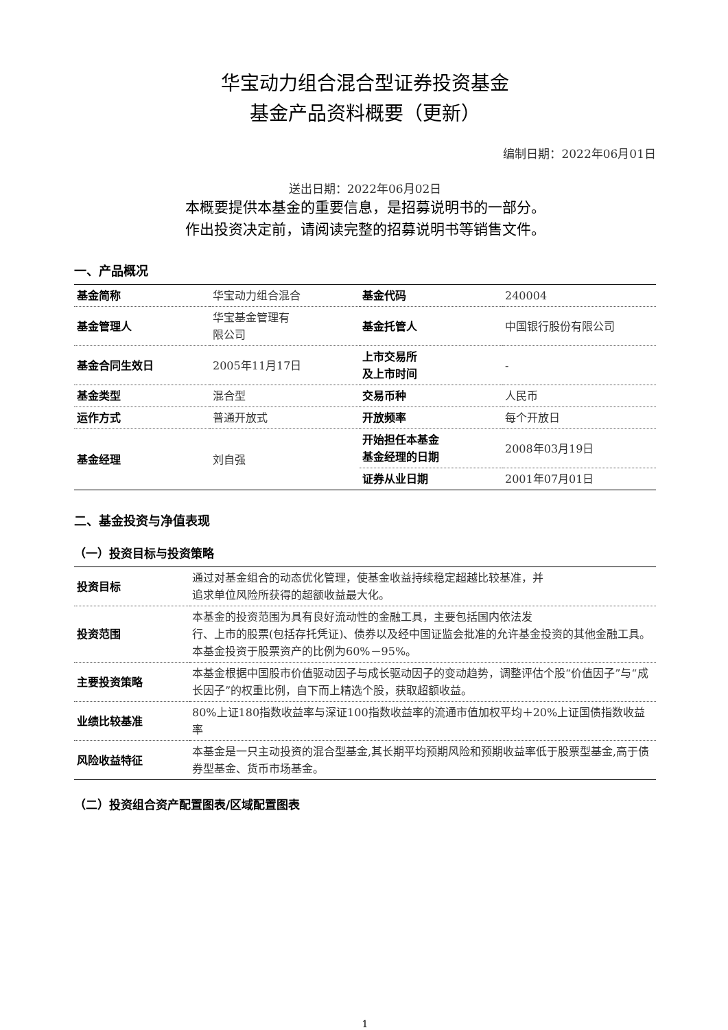华宝动力组合混合型证券投资基金
基金产品资料概要（更新）
编制日期：2022年06月01日
送出日期：2022年06月02日
本概要提供本基金的重要信息，是招募说明书的一部分。
作出投资决定前，请阅读完整的招募说明书等销售文件。
一、产品概况
| 基金简称 | 华宝动力组合混合 | 基金代码 | 240004 |
| 基金管理人 | 华宝基金管理有 限公司 | 基金托管人 | 中国银行股份有限公司 |
| 基金合同生效日 | 2005年11月17日 | 上市交易所 及上市时间 | - |
| 基金类型 | 混合型 | 交易币种 | 人民币 |
| 运作方式 | 普通开放式 | 开放频率 | 每个开放日 |
| 基金经理 | 刘自强 | 开始担任本基金 基金经理的日期 | 2008年03月19日 |
| | | 证券从业日期 | 2001年07月01日 |
二、基金投资与净值表现
（一）投资目标与投资策略
| 投资目标 | 通过对基金组合的动态优化管理，使基金收益持续稳定超越比较基准，并 追求单位风险所获得的超额收益最大化。 |
| 投资范围 | 本基金的投资范围为具有良好流动性的金融工具，主要包括国内依法发 行、上市的股票(包括存托凭证)、债券以及经中国证监会批准的允许基金投资的其他金融工具。 本基金投资于股票资产的比例为60%－95%。 |
| 主要投资策略 | 本基金根据中国股市价值驱动因子与成长驱动因子的变动趋势，调整评估个股“价值因子”与“成长因子”的权重比例，自下而上精选个股，获取超额收益。 |
| 业绩比较基准 | 80%上证180指数收益率与深证100指数收益率的流通市值加权平均＋20%上证国债指数收益率 |
| 风险收益特征 | 本基金是一只主动投资的混合型基金,其长期平均预期风险和预期收益率低于股票型基金,高于债券型基金、货币市场基金。 |
（二）投资组合资产配置图表/区域配置图表
1